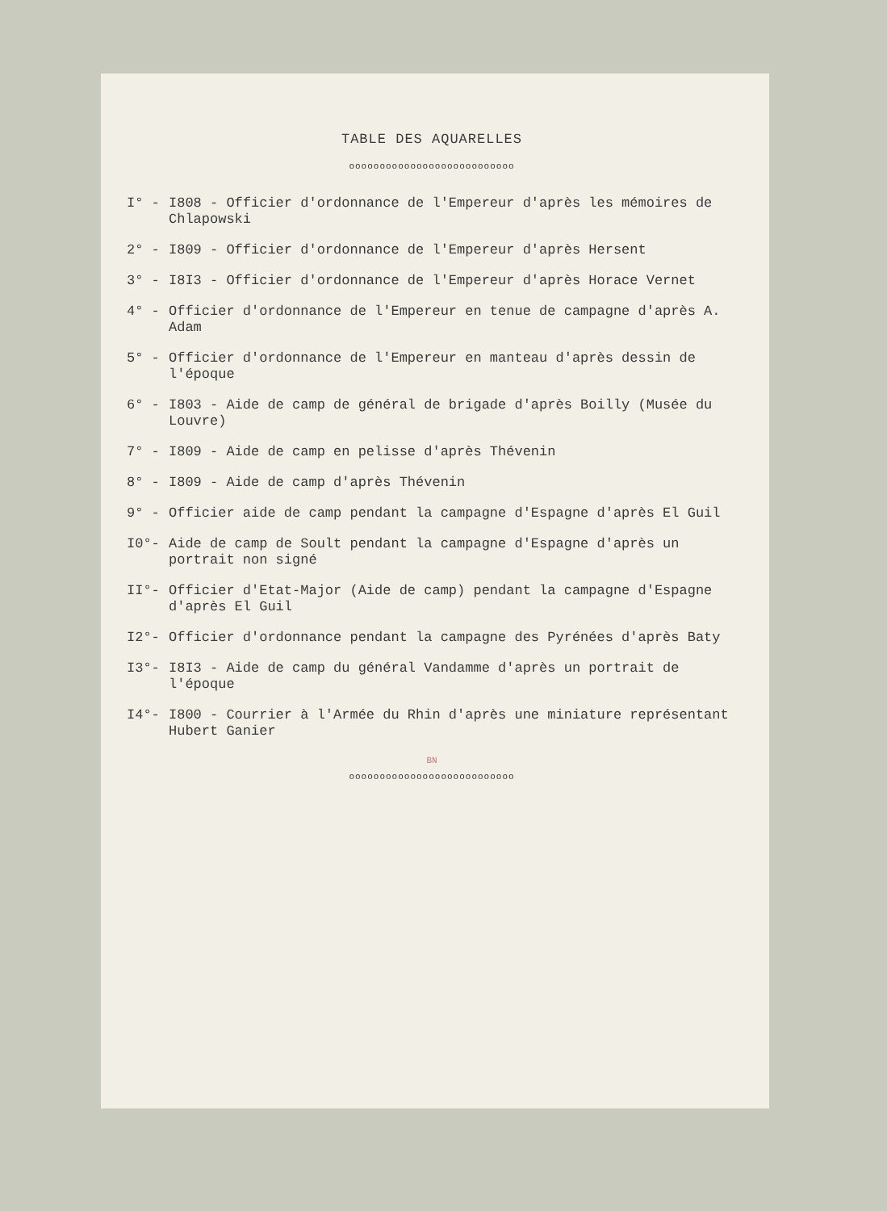TABLE DES AQUARELLES
ooooooooooooooooooooooooooo
I° - I808 - Officier d'ordonnance de l'Empereur d'après les mémoires de Chlapowski
2° - I809 - Officier d'ordonnance de l'Empereur d'après Hersent
3° - I8I3 - Officier d'ordonnance de l'Empereur d'après Horace Vernet
4° - Officier d'ordonnance de l'Empereur en tenue de campagne d'après A. Adam
5° - Officier d'ordonnance de l'Empereur en manteau d'après dessin de l'époque
6° - I803 - Aide de camp de général de brigade d'après Boilly (Musée du Louvre)
7° - I809 - Aide de camp en pelisse d'après Thévenin
8° - I809 - Aide de camp d'après Thévenin
9° - Officier aide de camp pendant la campagne d'Espagne d'après El Guil
I0°- Aide de camp de Soult pendant la campagne d'Espagne d'après un portrait non signé
II°- Officier d'Etat-Major (Aide de camp) pendant la campagne d'Espagne d'après El Guil
I2°- Officier d'ordonnance pendant la campagne des Pyrénées d'après Baty
I3°- I8I3 - Aide de camp du général Vandamme d'après un portrait de l'époque
I4°- I800 - Courrier à l'Armée du Rhin d'après une miniature représentant Hubert Ganier
BN
ooooooooooooooooooooooooooo